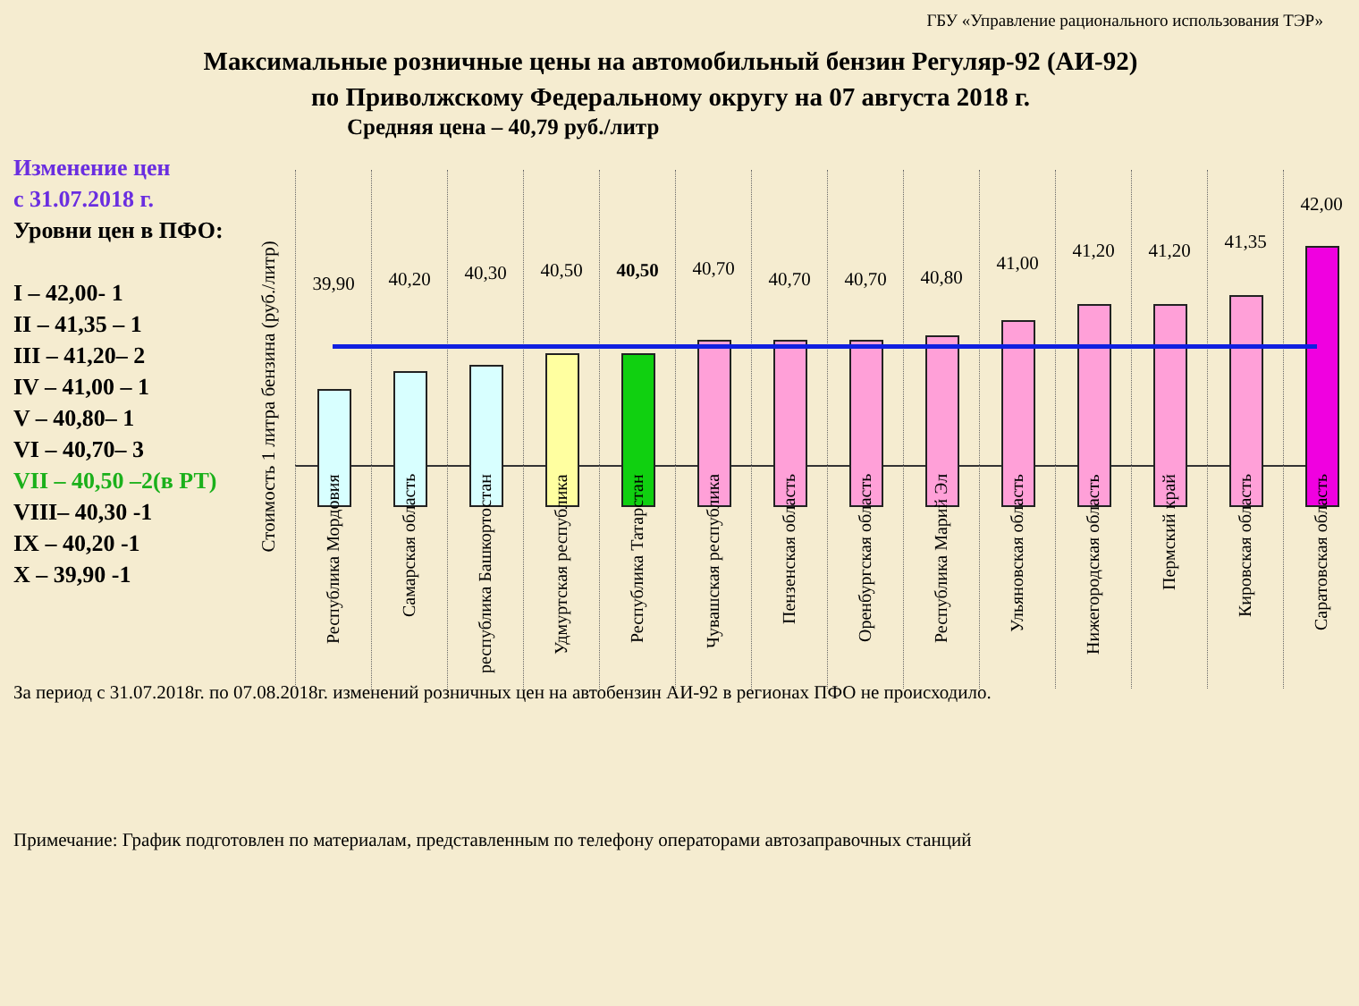ГБУ «Управление рационального использования ТЭР»
Максимальные розничные цены на автомобильный бензин Регуляр-92 (АИ-92)
по Приволжскому Федеральному округу на 07 августа 2018 г.
Средняя цена – 40,79 руб./литр
Изменение цен
с 31.07.2018 г.
Уровни цен в ПФО:
I – 42,00- 1
II – 41,35 – 1
III – 41,20– 2
IV – 41,00 – 1
V – 40,80– 1
VI – 40,70– 3
VII – 40,50 –2(в РТ)
VIII– 40,30 -1
IX – 40,20 -1
X – 39,90 -1
Стоимость 1 литра бензина (руб./литр)
39,90
Республика Мордовия
40,20
Самарская область
40,30
республика Башкортостан
40,50
Удмуртская республика
40,50
Республика Татарстан
40,70
Чувашская республика
40,70
Пензенская область
40,70
Оренбургская область
40,80
Республика Марий Эл
41,00
Ульяновская область
41,20
Нижегородская область
41,20
Пермский край
41,35
Кировская область
42,00
Саратовская область
За период с 31.07.2018г. по 07.08.2018г. изменений розничных цен на автобензин АИ-92 в регионах ПФО не происходило.
Примечание: График подготовлен по материалам, представленным по телефону операторами автозаправочных станций